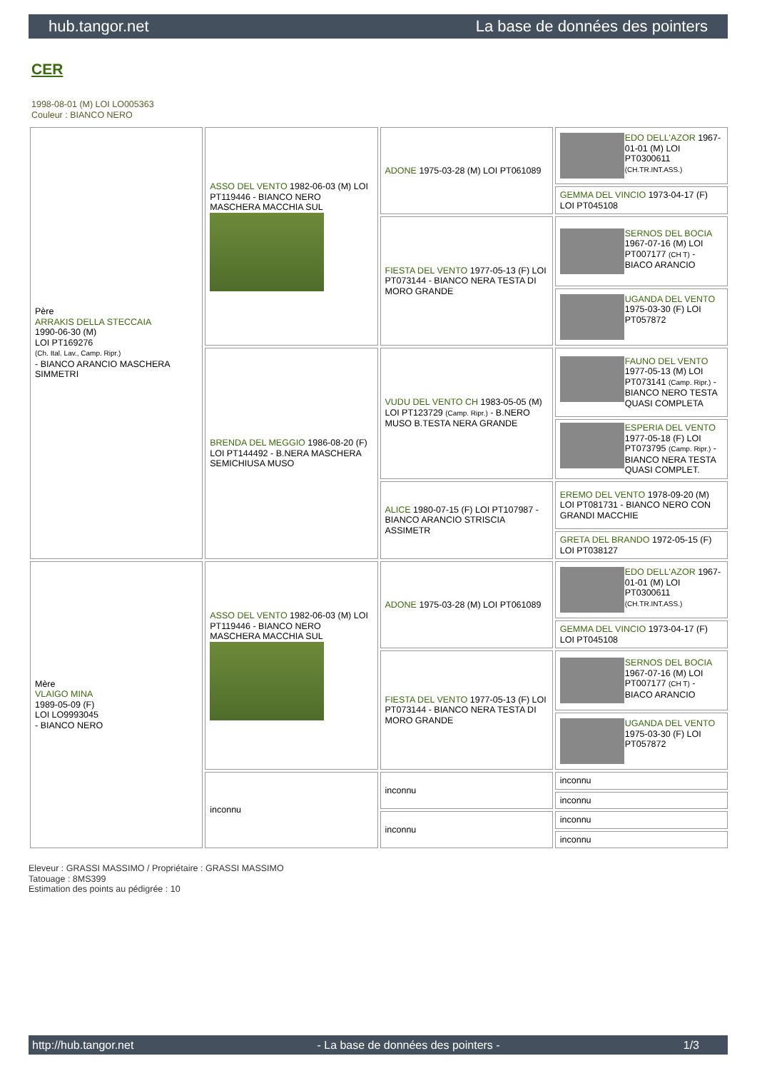hub.tangor.net La base de données des pointers
CER
1998-08-01 (M) LOI LO005363
Couleur : BIANCO NERO
| Père ARRAKIS DELLA STECCAIA 1990-06-30 (M) LOI PT169276 (Ch. Ital. Lav., Camp. Ripr.) - BIANCO ARANCIO MASCHERA SIMMETRI | ASSO DEL VENTO 1982-06-03 (M) LOI PT119446 - BIANCO NERO MASCHERA MACCHIA SUL | ADONE 1975-03-28 (M) LOI PT061089 | EDO DELL'AZOR 1967-01-01 (M) LOI PT0300611 (CH.TR.INT.ASS.) |
| | | | GEMMA DEL VINCIO 1973-04-17 (F) LOI PT045108 |
| | | FIESTA DEL VENTO 1977-05-13 (F) LOI PT073144 - BIANCO NERA TESTA DI MORO GRANDE | SERNOS DEL BOCIA 1967-07-16 (M) LOI PT007177 (CH T) - BIACO ARANCIO |
| | | | UGANDA DEL VENTO 1975-03-30 (F) LOI PT057872 |
| | BRENDA DEL MEGGIO 1986-08-20 (F) LOI PT144492 - B.NERA MASCHERA SEMICHIUSA MUSO | VUDU DEL VENTO CH 1983-05-05 (M) LOI PT123729 (Camp. Ripr.) - B.NERO MUSO B.TESTA NERA GRANDE | FAUNO DEL VENTO 1977-05-13 (M) LOI PT073141 (Camp. Ripr.) - BIANCO NERO TESTA QUASI COMPLETA |
| | | | ESPERIA DEL VENTO 1977-05-18 (F) LOI PT073795 (Camp. Ripr.) - BIANCO NERA TESTA QUASI COMPLET. |
| | | ALICE 1980-07-15 (F) LOI PT107987 - BIANCO ARANCIO STRISCIA ASSIMETR | EREMO DEL VENTO 1978-09-20 (M) LOI PT081731 - BIANCO NERO CON GRANDI MACCHIE |
| | | | GRETA DEL BRANDO 1972-05-15 (F) LOI PT038127 |
| Mère VLAIGO MINA 1989-05-09 (F) LOI LO9993045 - BIANCO NERO | ASSO DEL VENTO 1982-06-03 (M) LOI PT119446 - BIANCO NERO MASCHERA MACCHIA SUL | ADONE 1975-03-28 (M) LOI PT061089 | EDO DELL'AZOR 1967-01-01 (M) LOI PT0300611 (CH.TR.INT.ASS.) |
| | | | GEMMA DEL VINCIO 1973-04-17 (F) LOI PT045108 |
| | | FIESTA DEL VENTO 1977-05-13 (F) LOI PT073144 - BIANCO NERA TESTA DI MORO GRANDE | SERNOS DEL BOCIA 1967-07-16 (M) LOI PT007177 (CH T) - BIACO ARANCIO |
| | | | UGANDA DEL VENTO 1975-03-30 (F) LOI PT057872 |
| | inconnu | inconnu | inconnu |
| | | | inconnu |
| | | inconnu | inconnu |
| | | | inconnu |
Eleveur : GRASSI MASSIMO / Propriétaire : GRASSI MASSIMO
Tatouage : 8MS399
Estimation des points au pédigrée : 10
http://hub.tangor.net - La base de données des pointers - 1/3